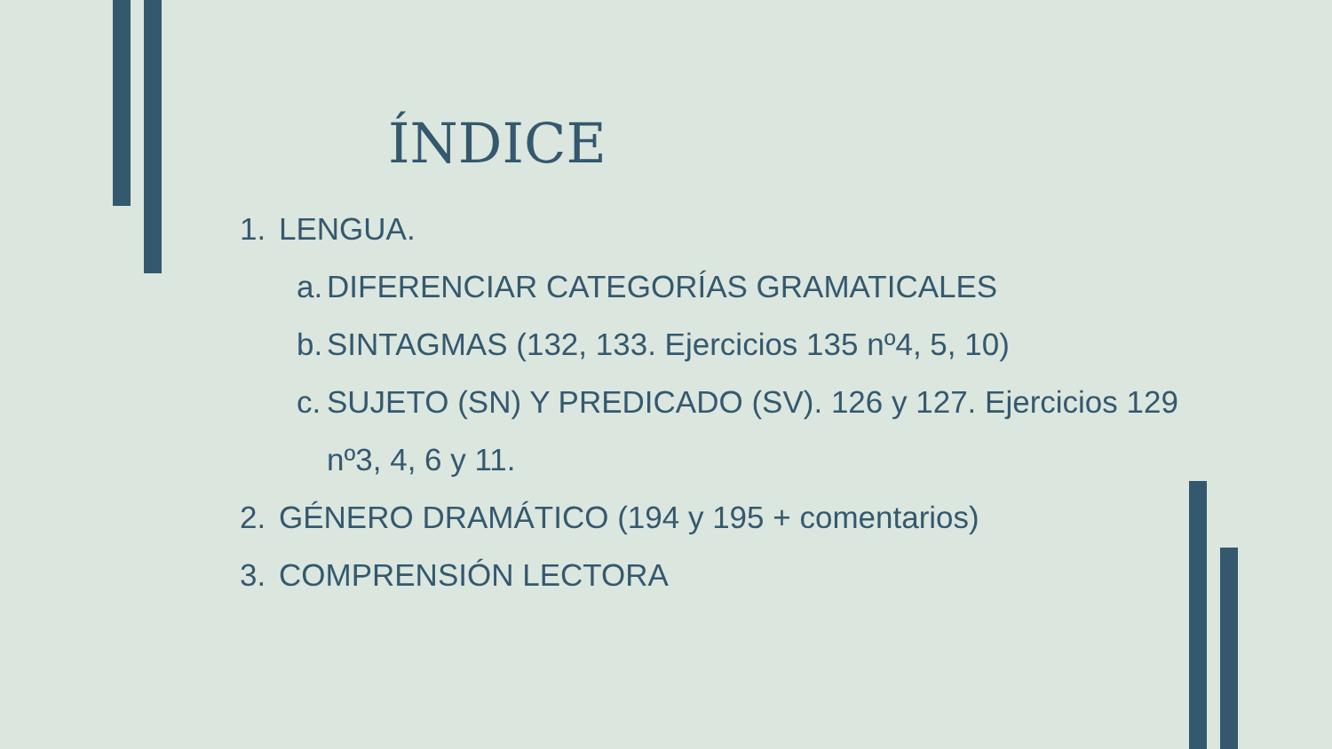ÍNDICE
1. LENGUA.
a. DIFERENCIAR CATEGORÍAS GRAMATICALES
b. SINTAGMAS (132, 133. Ejercicios 135 nº4, 5, 10)
c. SUJETO (SN) Y PREDICADO (SV). 126 y 127. Ejercicios 129
nº3, 4, 6 y 11.
2. GÉNERO DRAMÁTICO (194 y 195 + comentarios)
3. COMPRENSIÓN LECTORA